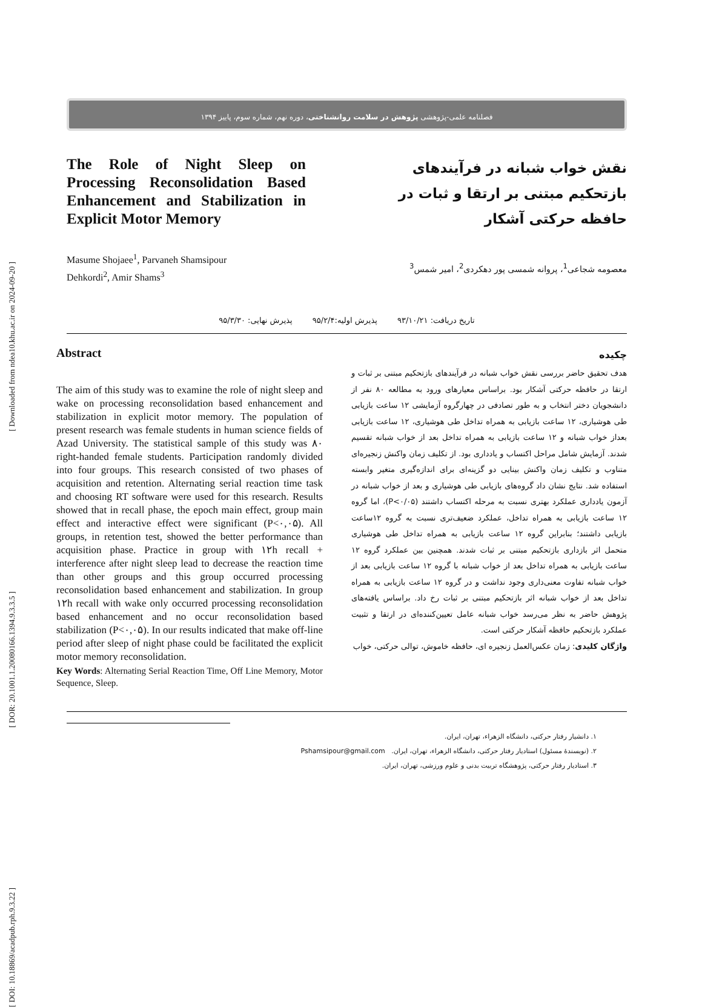[ Downloaded from ndea10.khu.ac.ir on 2024-09-20 ]
[ DOR: 20.1001.1.20080166.1394.9.3.3.5 ]
[ DOI: 10.18869/acadpub.rph.9.3.22 ]
فصلنامه علمی-پژوهشی پژوهش در سلامت روانشناختی، دوره نهم، شماره سوم، پاییز ۱۳۹۴
The Role of Night Sleep on Processing Reconsolidation Based Enhancement and Stabilization in Explicit Motor Memory
نقش خواب شبانه در فرآیندهای بازتحکیم مبتنی بر ارتقا و ثبات در حافظه حرکتی آشکار
Masume Shojaee<sup>1</sup>, Parvaneh Shamsipour Dehkordi<sup>2</sup>, Amir Shams<sup>3</sup>
معصومه شجاعی<sup>1</sup>، پروانه شمسی پور دهکردی<sup>2</sup>، امیر شمس<sup>3</sup>
تاریخ دریافت: ۹۳/۱۰/۲۱ پذیرش اولیه:۹۵/۲/۴ پذیرش نهایی: ۹۵/۳/۳۰
Abstract
The aim of this study was to examine the role of night sleep and wake on processing reconsolidation based enhancement and stabilization in explicit motor memory. The population of present research was female students in human science fields of Azad University. The statistical sample of this study was ۸۰ right-handed female students. Participation randomly divided into four groups. This research consisted of two phases of acquisition and retention. Alternating serial reaction time task and choosing RT software were used for this research. Results showed that in recall phase, the epoch main effect, group main effect and interactive effect were significant (P<۰,۰۵). All groups, in retention test, showed the better performance than acquisition phase. Practice in group with ۱۲h recall + interference after night sleep lead to decrease the reaction time than other groups and this group occurred processing reconsolidation based enhancement and stabilization. In group ۱۲h recall with wake only occurred processing reconsolidation based enhancement and no occur reconsolidation based stabilization (P<۰,۰۵). In our results indicated that make off-line period after sleep of night phase could be facilitated the explicit motor memory reconsolidation.
Key Words: Alternating Serial Reaction Time, Off Line Memory, Motor Sequence, Sleep.
چکیده
هدف تحقیق حاضر بررسی نقش خواب شبانه در فرآیندهای بازتحکیم مبتنی بر ثبات و ارتقا در حافظه حرکتی آشکار بود. براساس معیارهای ورود به مطالعه ۸۰ نفر از دانشجویان دختر انتخاب و به طور تصادفی در چهارگروه آزمایشی ۱۲ ساعت بازیابی طی هوشیاری، ۱۲ ساعت بازیابی به همراه تداخل طی هوشیاری، ۱۲ ساعت بازیابی بعداز خواب شبانه و ۱۲ ساعت بازیابی به همراه تداخل بعد از خواب شبانه تقسیم شدند. آزمایش شامل مراحل اکتساب و یادداری بود. از تکلیف زمان واکنش زنجیره‌ای متناوب و تکلیف زمان واکنش بینایی دو گزینه‌ای برای اندازه‌گیری متغیر وابسته استفاده شد. نتایج نشان داد گروه‌های بازیابی طی هوشیاری و بعد از خواب شبانه در آزمون یادداری عملکرد بهتری نسبت به مرحله اکتساب داشتند (P<۰/۰۵)، اما گروه ۱۲ ساعت بازیابی به همراه تداخل، عملکرد ضعیف‌تری نسبت به گروه ۱۲ساعت بازیابی داشتند؛ بنابراین گروه ۱۲ ساعت بازیابی به همراه تداخل طی هوشیاری متحمل اثر بازداری بازتحکیم مبتنی بر ثبات شدند. همچنین بین عملکرد گروه ۱۲ ساعت بازیابی به همراه تداخل بعد از خواب شبانه با گروه ۱۲ ساعت بازیابی بعد از خواب شبانه تفاوت معنی‌داری وجود نداشت و در گروه ۱۲ ساعت بازیابی به همراه تداخل بعد از خواب شبانه اثر بازتحکیم مبتنی بر ثبات رخ داد. براساس یافته‌های پژوهش حاضر به نظر می‌رسد خواب شبانه عامل تعیین‌کننده‌ای در ارتقا و تثبیت عملکرد بازتحکیم حافظه آشکار حرکتی است.
واژگان کلیدی: زمان عکس‌العمل زنجیره ای، حافظه خاموش، توالی حرکتی، خواب
۱. دانشیار رفتار حرکتی، دانشگاه الزهراء، تهران، ایران.
۲. (نویسندهٔ مسئول) استادیار رفتار حرکتی، دانشگاه الزهراء، تهران، ایران. Pshamsipour@gmail.com
۳. استادیار رفتار حرکتی، پژوهشگاه تربیت بدنی و علوم ورزشی، تهران، ایران.